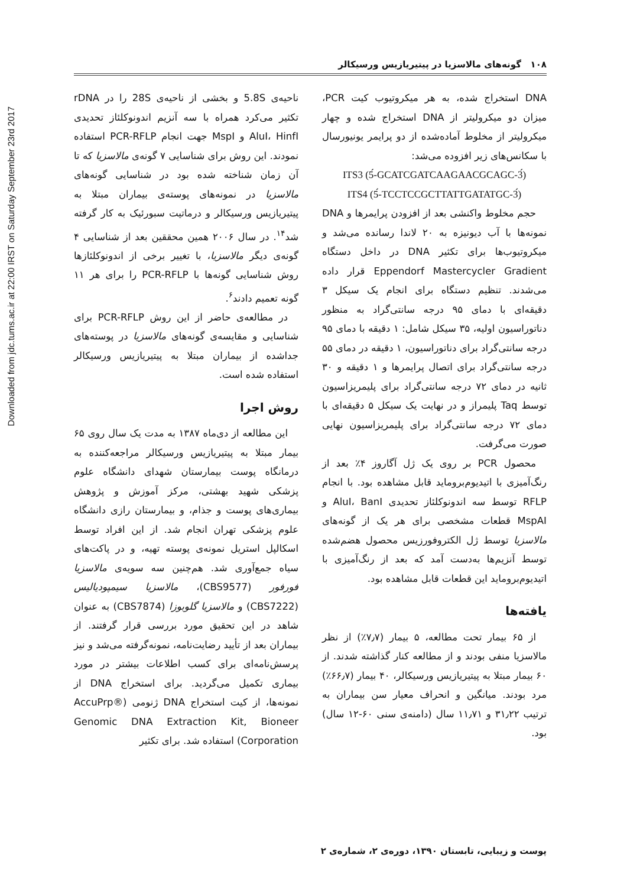Downloaded from jdc.tums.ac.ir at 22:00 IRST on Saturday September 23rd 2017
۱۰۸ گونه‌های مالاسزیا در پیتیریازیس ورسیکالر
ناحیه‌ی 5.8S و بخشی از ناحیه‌ی 28S را در rDNA تکثیر می‌کرد همراه با سه آنزیم اندونوکلئاز تحدیدی AluI، HinfI و MspI جهت انجام PCR-RFLP استفاده نمودند. این روش برای شناسایی ۷ گونه‌ی مالاسزیا که تا آن زمان شناخته شده بود در شناسایی گونه‌های مالاسزیا در نمونه‌های پوسته‌ی بیماران مبتلا به پیتیریازیس ورسیکالر و درماتیت سبورئیک به کار گرفته شد<sup>۱۴</sup>. در سال ۲۰۰۶ همین محققین بعد از شناسایی ۴ گونه‌ی دیگر مالاسزیا، با تغییر برخی از اندونوکلئازها روش شناسایی گونه‌ها با PCR-RFLP را برای هر ۱۱ گونه تعمیم دادند<sup>۶</sup>.
در مطالعه‌ی حاضر از این روش PCR-RFLP برای شناسایی و مقایسه‌ی گونه‌های مالاسزیا در پوسته‌های جداشده از بیماران مبتلا به پیتیریازیس ورسیکالر استفاده شده است.
روش اجرا
این مطالعه از دی‌ماه ۱۳۸۷ به مدت یک سال روی ۶۵ بیمار مبتلا به پیتیریازیس ورسیکالر مراجعه‌کننده به درمانگاه پوست بیمارستان شهدای دانشگاه علوم پزشکی شهید بهشتی، مرکز آموزش و پژوهش بیماری‌های پوست و جذام، و بیمارستان رازی دانشگاه علوم پزشکی تهران انجام شد. از این افراد توسط اسکالپل استریل نمونه‌ی پوسته تهیه، و در پاکت‌های سیاه جمع‌آوری شد. هم‌چنین سه سویه‌ی مالاسزیا فورفور (CBS9577)، مالاسزیا سیمپودیالیس (CBS7222) و مالاسزیا گلوبوزا (CBS7874) به عنوان شاهد در این تحقیق مورد بررسی قرار گرفتند. از بیماران بعد از تأیید رضایت‌نامه، نمونه‌گرفته می‌شد و نیز پرسش‌نامه‌ای برای کسب اطلاعات بیشتر در مورد بیماری تکمیل می‌گردید. برای استخراج DNA از نمونه‌ها، از کیت استخراج DNA ژنومی (AccuPrp® Genomic DNA Extraction Kit, Bioneer Corporation) استفاده شد. برای تکثیر
DNA استخراج شده، به هر میکروتیوب کیت PCR، میزان دو میکرولیتر از DNA استخراج شده و چهار میکرولیتر از مخلوط آماده‌شده از دو پرایمر یونیورسال با سکانس‌های زیر افزوده می‌شد:
ITS3 (5́-GCATCGATCAAGAACGCAGC-3́)
ITS4 (5́-TCCTCCGCTTATTGATATGC-3́)
حجم مخلوط واکنشی بعد از افزودن پرایمرها و DNA نمونه‌ها با آب دیونیزه به ۲۰ لاندا رسانده می‌شد و میکروتیوب‌ها برای تکثیر DNA در داخل دستگاه Eppendorf Mastercycler Gradient قرار داده می‌شدند. تنظیم دستگاه برای انجام یک سیکل ۳ دقیقه‌ای با دمای ۹۵ درجه سانتی‌گراد به منظور دناتوراسیون اولیه، ۳۵ سیکل شامل: ۱ دقیقه با دمای ۹۵ درجه سانتی‌گراد برای دناتوراسیون، ۱ دقیقه در دمای ۵۵ درجه سانتی‌گراد برای اتصال پرایمرها و ۱ دقیقه و ۳۰ ثانیه در دمای ۷۲ درجه سانتی‌گراد برای پلیمریزاسیون توسط Taq پلیمراز و در نهایت یک سیکل ۵ دقیقه‌ای با دمای ۷۲ درجه سانتی‌گراد برای پلیمریزاسیون نهایی صورت می‌گرفت.
محصول PCR بر روی یک ژل آگاروز ۴٪ بعد از رنگ‌آمیزی با اتیدیوم‌بروماید قابل مشاهده بود. با انجام RFLP توسط سه اندونوکلئاز تحدیدی AluI، BanI و MspAI قطعات مشخصی برای هر یک از گونه‌های مالاسزیا توسط ژل الکتروفورزیس محصول هضم‌شده توسط آنزیم‌ها به‌دست آمد که بعد از رنگ‌آمیزی با اتیدیوم‌بروماید این قطعات قابل مشاهده بود.
یافته‌ها
از ۶۵ بیمار تحت مطالعه، ۵ بیمار (۷٫۷٪) از نظر مالاسزیا منفی بودند و از مطالعه کنار گذاشته شدند. از ۶۰ بیمار مبتلا به پیتیریازیس ورسیکالر، ۴۰ بیمار (۶۶٫۷٪) مرد بودند. میانگین و انحراف معیار سن بیماران به ترتیب ۳۱٫۲۲ و ۱۱٫۷۱ سال (دامنه‌ی سنی ۶۰-۱۲ سال) بود.
پوست و زیبایی، تابستان ۱۳۹۰، دوره‌ی ۲، شماره‌ی ۲